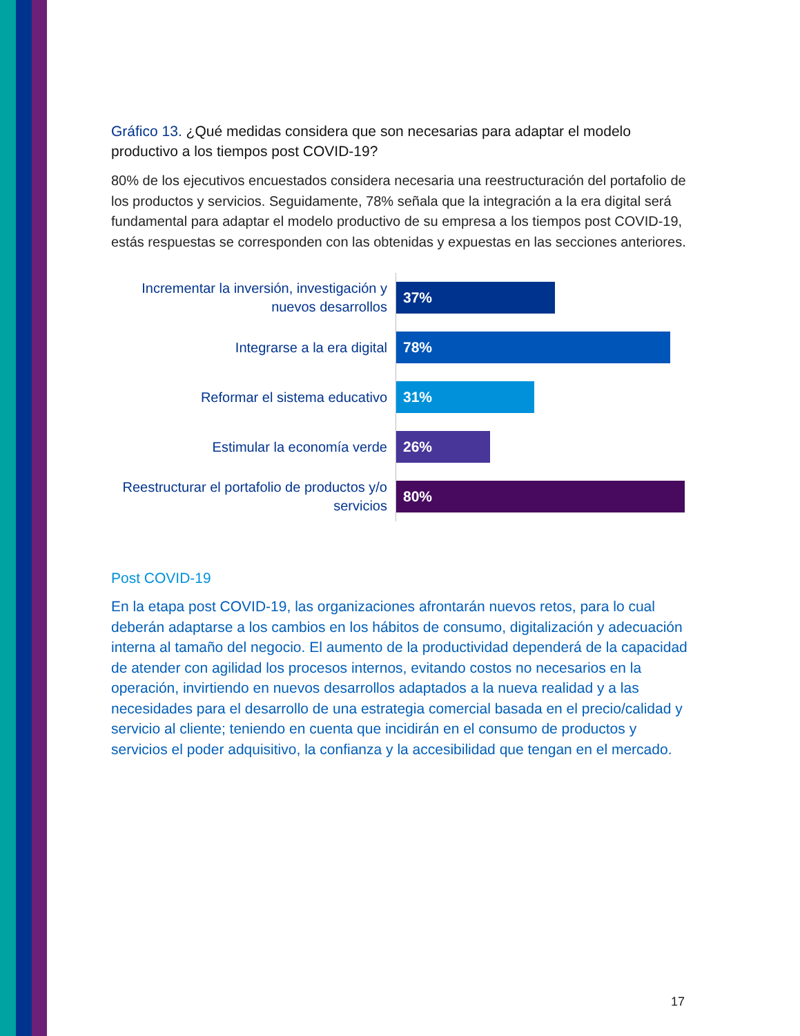Gráfico 13. ¿Qué medidas considera que son necesarias para adaptar el modelo productivo a los tiempos post COVID-19?
80% de los ejecutivos encuestados considera necesaria una reestructuración del portafolio de los productos y servicios. Seguidamente, 78% señala que la integración a la era digital será fundamental para adaptar el modelo productivo de su empresa a los tiempos post COVID-19, estás respuestas se corresponden con las obtenidas y expuestas en las secciones anteriores.
Incrementar la inversión, investigación y nuevos desarrollos
37%
Integrarse a la era digital
78%
Reformar el sistema educativo
31%
Estimular la economía verde
26%
Reestructurar el portafolio de productos y/o servicios
80%
Post COVID-19
En la etapa post COVID-19, las organizaciones afrontarán nuevos retos, para lo cual deberán adaptarse a los cambios en los hábitos de consumo, digitalización y adecuación interna al tamaño del negocio. El aumento de la productividad dependerá de la capacidad de atender con agilidad los procesos internos, evitando costos no necesarios en la operación, invirtiendo en nuevos desarrollos adaptados a la nueva realidad y a las necesidades para el desarrollo de una estrategia comercial basada en el precio/calidad y servicio al cliente; teniendo en cuenta que incidirán en el consumo de productos y servicios el poder adquisitivo, la confianza y la accesibilidad que tengan en el mercado.
17